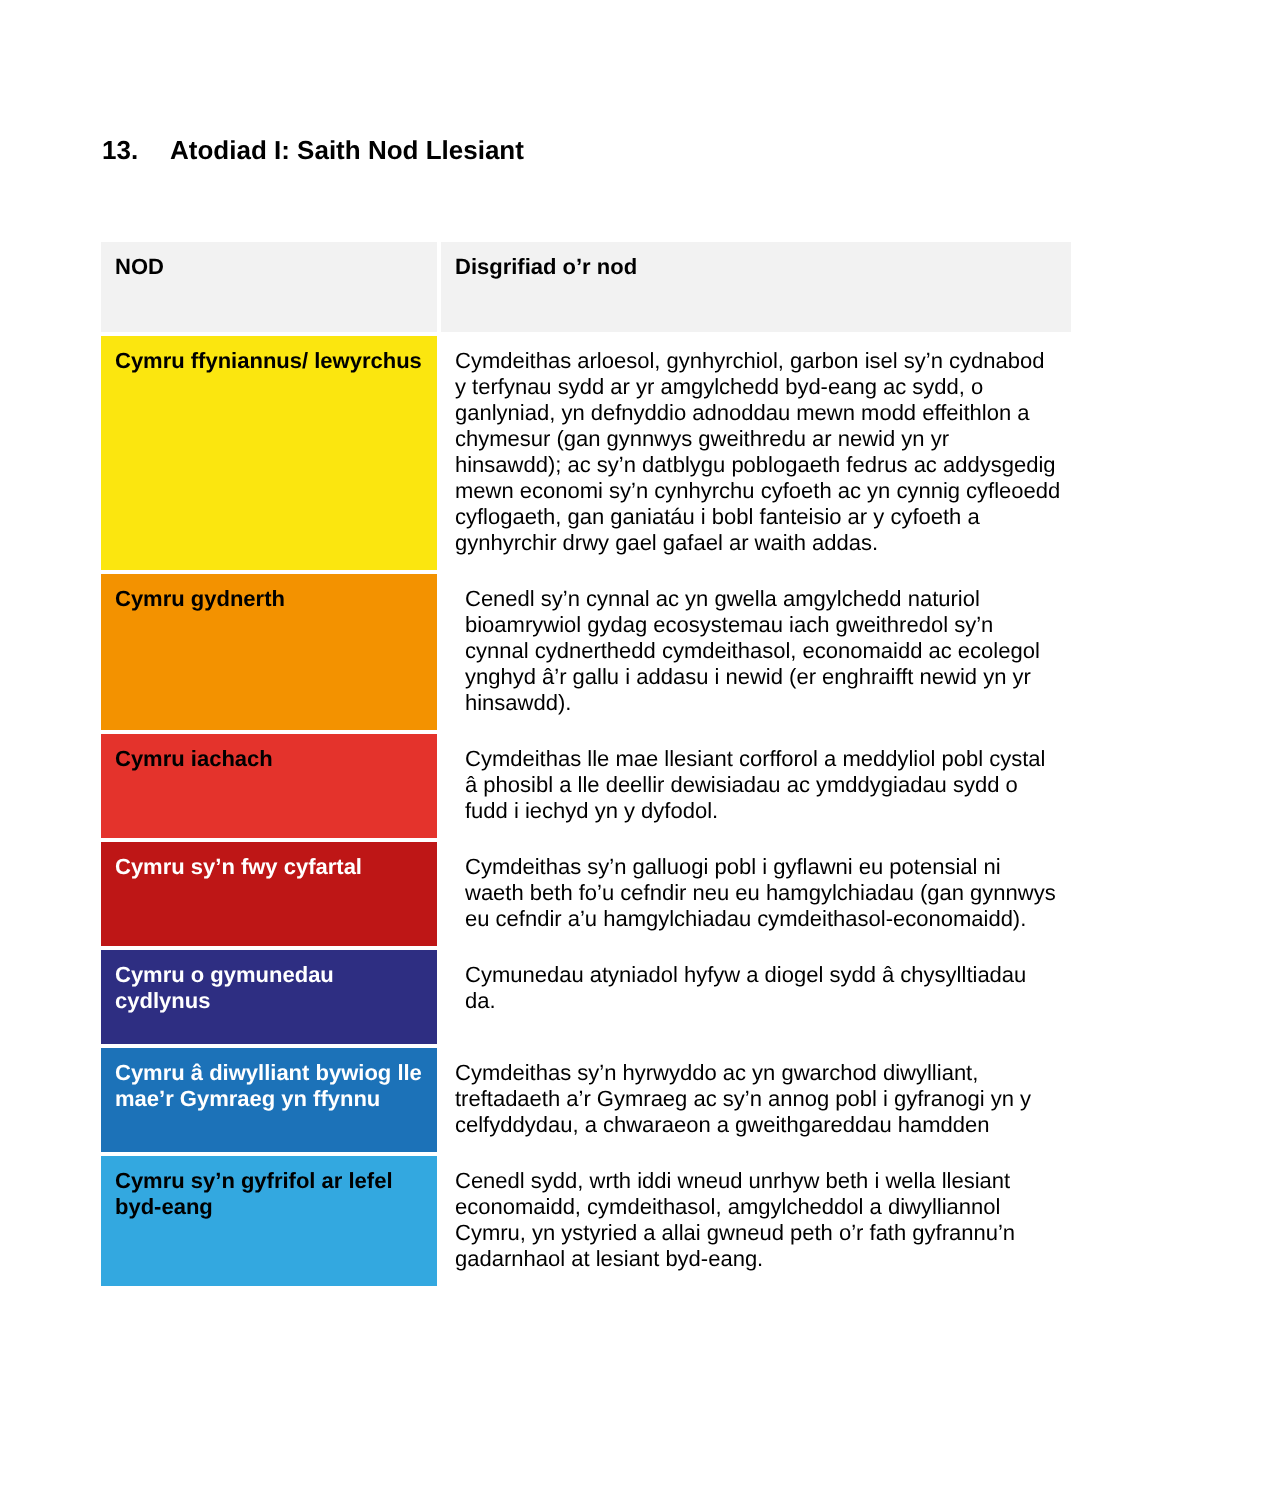13. Atodiad I: Saith Nod Llesiant
| NOD | Disgrifiad o’r nod |
| --- | --- |
| Cymru ffyniannus/ lewyrchus | Cymdeithas arloesol, gynhyrchiol, garbon isel sy’n cydnabod y terfynau sydd ar yr amgylchedd byd-eang ac sydd, o ganlyniad, yn defnyddio adnoddau mewn modd effeithlon a chymesur (gan gynnwys gweithredu ar newid yn yr hinsawdd); ac sy’n datblygu poblogaeth fedrus ac addysgedig mewn economi sy’n cynhyrchu cyfoeth ac yn cynnig cyfleoedd cyflogaeth, gan ganiatáu i bobl fanteisio ar y cyfoeth a gynhyrchir drwy gael gafael ar waith addas. |
| Cymru gydnerth | Cenedl sy’n cynnal ac yn gwella amgylchedd naturiol bioamrywiol gydag ecosystemau iach gweithredol sy’n cynnal cydnerthedd cymdeithasol, economaidd ac ecolegol ynghyd â’r gallu i addasu i newid (er enghraifft newid yn yr hinsawdd). |
| Cymru iachach | Cymdeithas lle mae llesiant corfforol a meddyliol pobl cystal â phosibl a lle deellir dewisiadau ac ymddygiadau sydd o fudd i iechyd yn y dyfodol. |
| Cymru sy’n fwy cyfartal | Cymdeithas sy’n galluogi pobl i gyflawni eu potensial ni waeth beth fo’u cefndir neu eu hamgylchiadau (gan gynnwys eu cefndir a’u hamgylchiadau cymdeithasol-economaidd). |
| Cymru o gymunedau cydlynus | Cymunedau atyniadol hyfyw a diogel sydd â chysylltiadau da. |
| Cymru â diwylliant bywiog lle mae’r Gymraeg yn ffynnu | Cymdeithas sy’n hyrwyddo ac yn gwarchod diwylliant, treftadaeth a’r Gymraeg ac sy’n annog pobl i gyfranogi yn y celfyddydau, a chwaraeon a gweithgareddau hamdden |
| Cymru sy’n gyfrifol ar lefel byd-eang | Cenedl sydd, wrth iddi wneud unrhyw beth i wella llesiant economaidd, cymdeithasol, amgylcheddol a diwylliannol Cymru, yn ystyried a allai gwneud peth o’r fath gyfrannu’n gadarnhaol at lesiant byd-eang. |